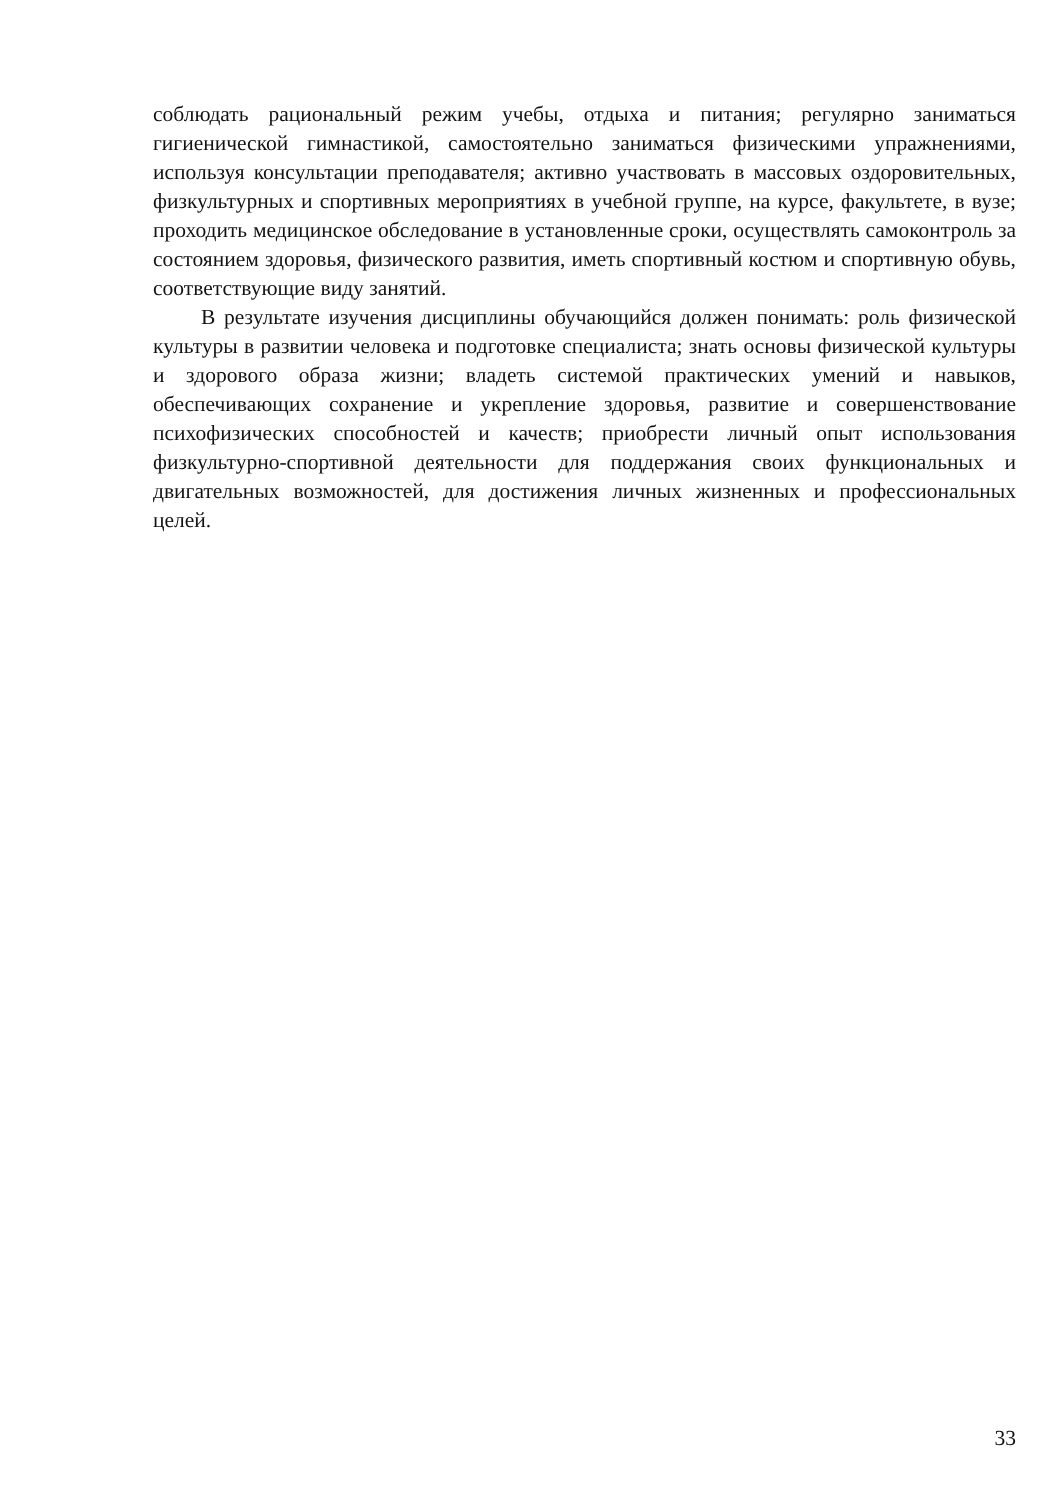соблюдать рациональный режим учебы, отдыха и питания; регулярно заниматься гигиенической гимнастикой, самостоятельно заниматься физическими упражнениями, используя консультации преподавателя; активно участвовать в массовых оздоровительных, физкультурных и спортивных мероприятиях в учебной группе, на курсе, факультете, в вузе; проходить медицинское обследование в установленные сроки, осуществлять самоконтроль за состоянием здоровья, физического развития, иметь спортивный костюм и спортивную обувь, соответствующие виду занятий.
В результате изучения дисциплины обучающийся должен понимать: роль физической культуры в развитии человека и подготовке специалиста; знать основы физической культуры и здорового образа жизни; владеть системой практических умений и навыков, обеспечивающих сохранение и укрепление здоровья, развитие и совершенствование психофизических способностей и качеств; приобрести личный опыт использования физкультурно-спортивной деятельности для поддержания своих функциональных и двигательных возможностей, для достижения личных жизненных и профессиональных целей.
33